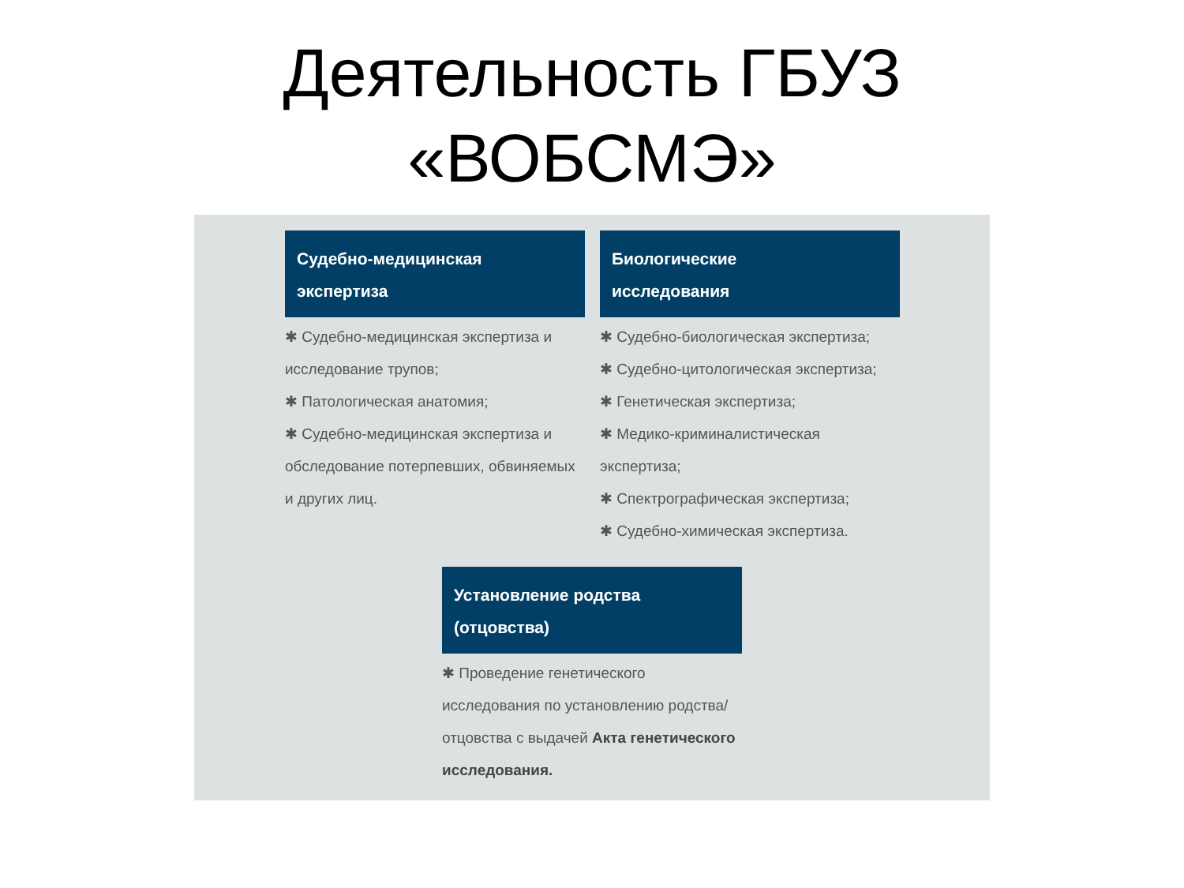Деятельность ГБУЗ
«ВОБСМЭ»
Судебно-медицинская
экспертиза
✱ Судебно-медицинская экспертиза и исследование трупов;
✱ Патологическая анатомия;
✱ Судебно-медицинская экспертиза и обследование потерпевших, обвиняемых и других лиц.
Биологические
исследования
✱ Судебно-биологическая экспертиза;
✱ Судебно-цитологическая экспертиза;
✱ Генетическая экспертиза;
✱ Медико-криминалистическая экспертиза;
✱ Спектрографическая экспертиза;
✱ Судебно-химическая экспертиза.
Установление родства
(отцовства)
✱ Проведение генетического исследования по установлению родства/отцовства с выдачей Акта генетического исследования.